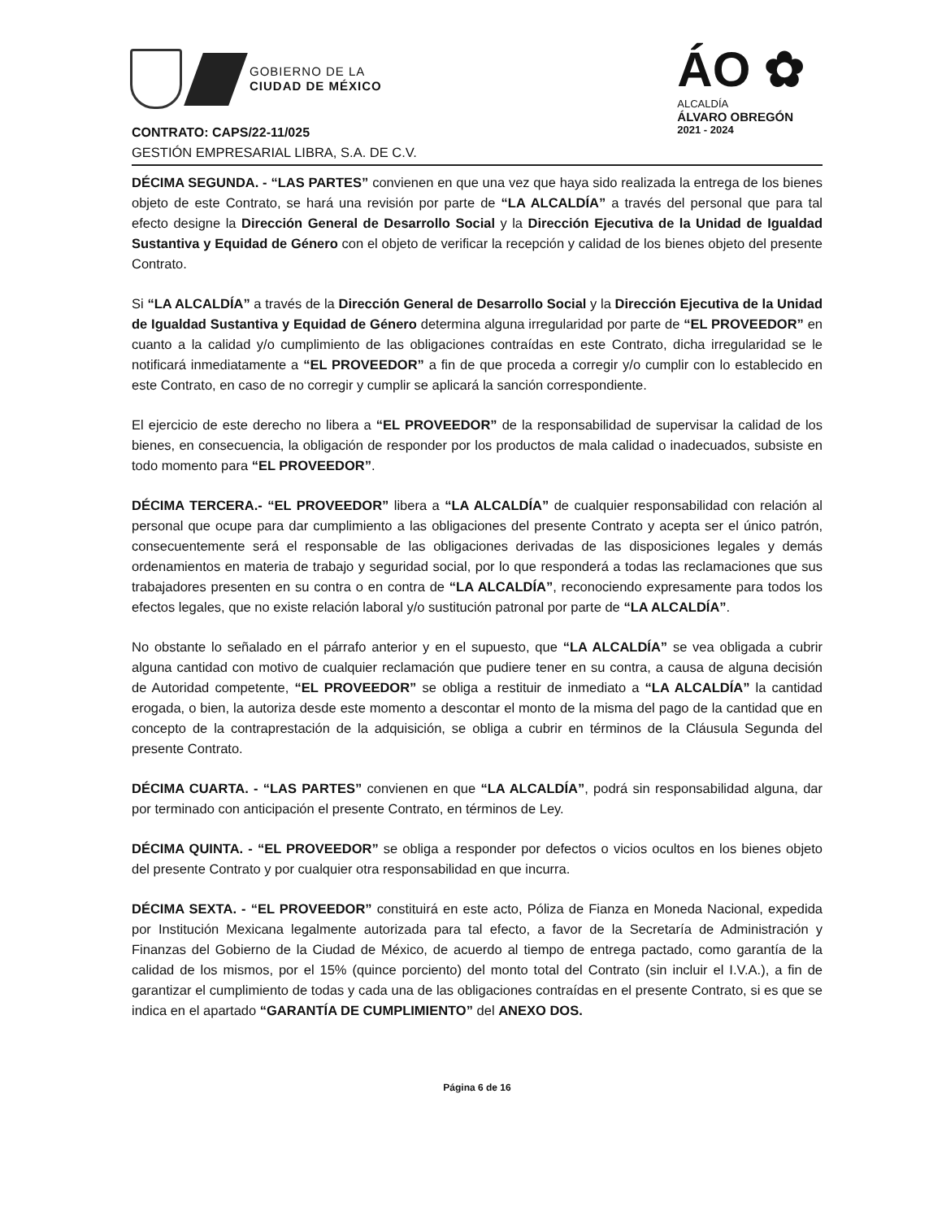GOBIERNO DE LA
CIUDAD DE MÉXICO
ÁO ✿
ALCALDÍA
ÁLVARO OBREGÓN
2021 - 2024
CONTRATO: CAPS/22-11/025
GESTIÓN EMPRESARIAL LIBRA, S.A. DE C.V.
DÉCIMA SEGUNDA. - “LAS PARTES” convienen en que una vez que haya sido realizada la entrega de los bienes objeto de este Contrato, se hará una revisión por parte de “LA ALCALDÍA” a través del personal que para tal efecto designe la Dirección General de Desarrollo Social y la Dirección Ejecutiva de la Unidad de Igualdad Sustantiva y Equidad de Género con el objeto de verificar la recepción y calidad de los bienes objeto del presente Contrato.
Si “LA ALCALDÍA” a través de la Dirección General de Desarrollo Social y la Dirección Ejecutiva de la Unidad de Igualdad Sustantiva y Equidad de Género determina alguna irregularidad por parte de “EL PROVEEDOR” en cuanto a la calidad y/o cumplimiento de las obligaciones contraídas en este Contrato, dicha irregularidad se le notificará inmediatamente a “EL PROVEEDOR” a fin de que proceda a corregir y/o cumplir con lo establecido en este Contrato, en caso de no corregir y cumplir se aplicará la sanción correspondiente.
El ejercicio de este derecho no libera a “EL PROVEEDOR” de la responsabilidad de supervisar la calidad de los bienes, en consecuencia, la obligación de responder por los productos de mala calidad o inadecuados, subsiste en todo momento para “EL PROVEEDOR”.
DÉCIMA TERCERA.- “EL PROVEEDOR” libera a “LA ALCALDÍA” de cualquier responsabilidad con relación al personal que ocupe para dar cumplimiento a las obligaciones del presente Contrato y acepta ser el único patrón, consecuentemente será el responsable de las obligaciones derivadas de las disposiciones legales y demás ordenamientos en materia de trabajo y seguridad social, por lo que responderá a todas las reclamaciones que sus trabajadores presenten en su contra o en contra de “LA ALCALDÍA”, reconociendo expresamente para todos los efectos legales, que no existe relación laboral y/o sustitución patronal por parte de “LA ALCALDÍA”.
No obstante lo señalado en el párrafo anterior y en el supuesto, que “LA ALCALDÍA” se vea obligada a cubrir alguna cantidad con motivo de cualquier reclamación que pudiere tener en su contra, a causa de alguna decisión de Autoridad competente, “EL PROVEEDOR” se obliga a restituir de inmediato a “LA ALCALDÍA” la cantidad erogada, o bien, la autoriza desde este momento a descontar el monto de la misma del pago de la cantidad que en concepto de la contraprestación de la adquisición, se obliga a cubrir en términos de la Cláusula Segunda del presente Contrato.
DÉCIMA CUARTA. - “LAS PARTES” convienen en que “LA ALCALDÍA”, podrá sin responsabilidad alguna, dar por terminado con anticipación el presente Contrato, en términos de Ley.
DÉCIMA QUINTA. - “EL PROVEEDOR” se obliga a responder por defectos o vicios ocultos en los bienes objeto del presente Contrato y por cualquier otra responsabilidad en que incurra.
DÉCIMA SEXTA. - “EL PROVEEDOR” constituirá en este acto, Póliza de Fianza en Moneda Nacional, expedida por Institución Mexicana legalmente autorizada para tal efecto, a favor de la Secretaría de Administración y Finanzas del Gobierno de la Ciudad de México, de acuerdo al tiempo de entrega pactado, como garantía de la calidad de los mismos, por el 15% (quince porciento) del monto total del Contrato (sin incluir el I.V.A.), a fin de garantizar el cumplimiento de todas y cada una de las obligaciones contraídas en el presente Contrato, si es que se indica en el apartado “GARANTÍA DE CUMPLIMIENTO” del ANEXO DOS.
Página 6 de 16